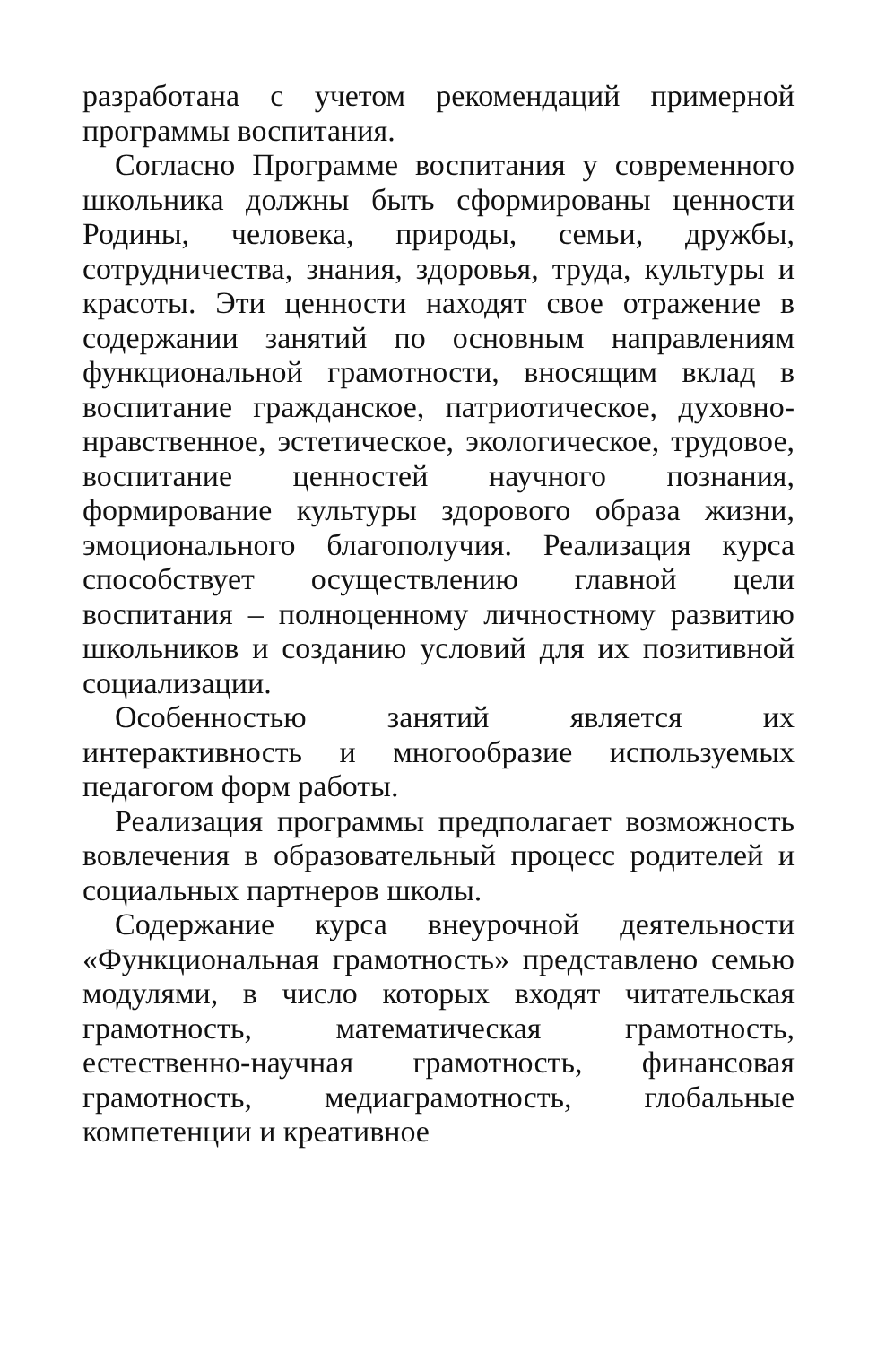разработана с учетом рекомендаций примерной программы воспитания.
Согласно Программе воспитания у современного школьника должны быть сформированы ценности Родины, человека, природы, семьи, дружбы, сотрудничества, знания, здоровья, труда, культуры и красоты. Эти ценности находят свое отражение в содержании занятий по основным направлениям функциональной грамотности, вносящим вклад в воспитание гражданское, патриотическое, духовно-нравственное, эстетическое, экологическое, трудовое, воспитание ценностей научного познания, формирование культуры здорового образа жизни, эмоционального благополучия. Реализация курса способствует осуществлению главной цели воспитания – полноценному личностному развитию школьников и созданию условий для их позитивной социализации.
Особенностью занятий является их интерактивность и многообразие используемых педагогом форм работы.
Реализация программы предполагает возможность вовлечения в образовательный процесс родителей и социальных партнеров школы.
Содержание курса внеурочной деятельности «Функциональная грамотность» представлено семью модулями, в число которых входят читательская грамотность, математическая грамотность, естественно-научная грамотность, финансовая грамотность, медиаграмотность, глобальные компетенции и креативное